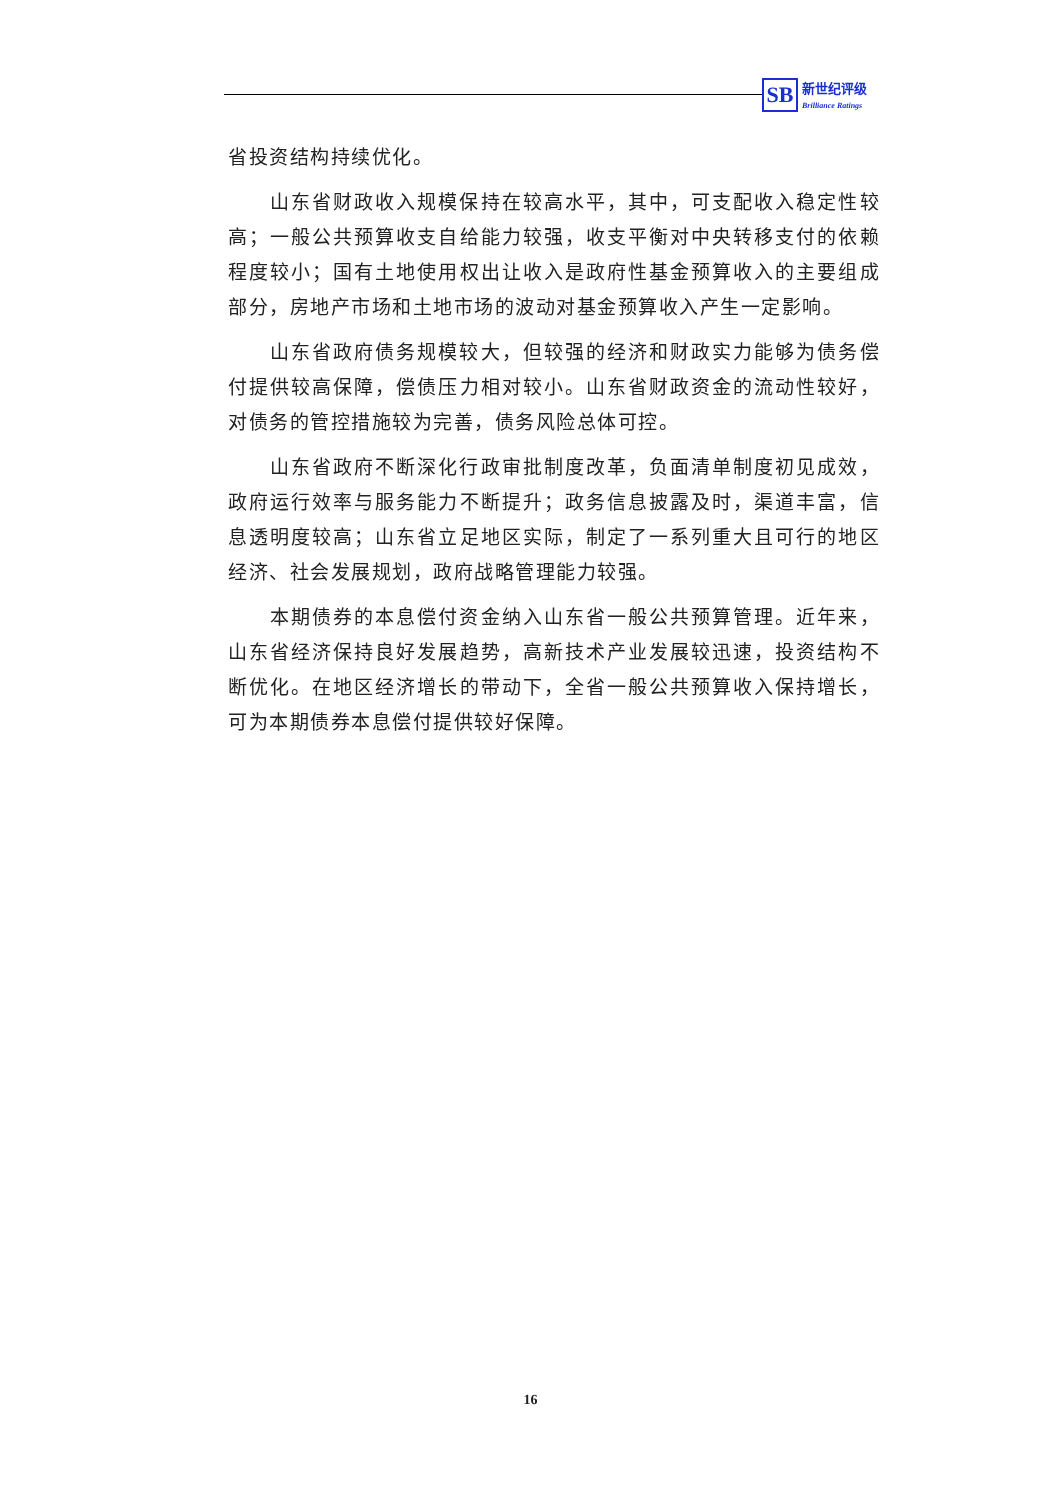SB
新世纪评级
Brilliance Ratings
省投资结构持续优化。
山东省财政收入规模保持在较高水平，其中，可支配收入稳定性较高；一般公共预算收支自给能力较强，收支平衡对中央转移支付的依赖程度较小；国有土地使用权出让收入是政府性基金预算收入的主要组成部分，房地产市场和土地市场的波动对基金预算收入产生一定影响。
山东省政府债务规模较大，但较强的经济和财政实力能够为债务偿付提供较高保障，偿债压力相对较小。山东省财政资金的流动性较好，对债务的管控措施较为完善，债务风险总体可控。
山东省政府不断深化行政审批制度改革，负面清单制度初见成效，政府运行效率与服务能力不断提升；政务信息披露及时，渠道丰富，信息透明度较高；山东省立足地区实际，制定了一系列重大且可行的地区经济、社会发展规划，政府战略管理能力较强。
本期债券的本息偿付资金纳入山东省一般公共预算管理。近年来，山东省经济保持良好发展趋势，高新技术产业发展较迅速，投资结构不断优化。在地区经济增长的带动下，全省一般公共预算收入保持增长，可为本期债券本息偿付提供较好保障。
16